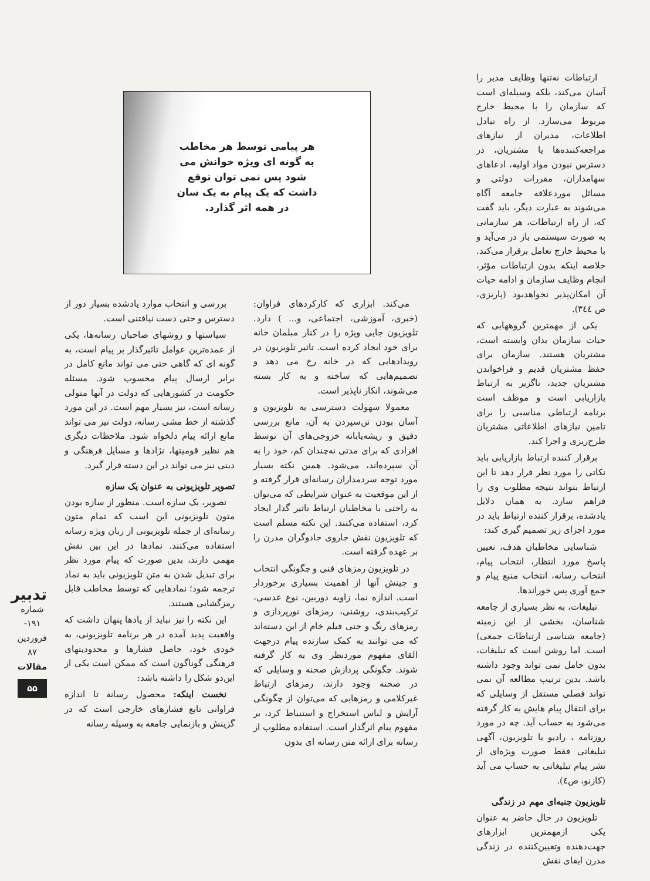هر پیامی توسط هر مخاطب به گونه ای ویژه خوانش می شود پس نمی توان توقع داشت که یک پیام به یک سان در همه اثر گذارد.
ارتباطات نه‌تنها وظایف مدیر را آسان می‌کند، بلکه وسیله‌ای است که سازمان را با محیط خارج مربوط می‌سازد. از راه تبادل اطلاعات، مدیران از نیازهای مراجعه‌کننده‌ها یا مشتریان، در دسترس نبودن مواد اولیه، ادعاهای سهامداران، مقررات دولتی و مسائل موردعلاقه جامعه آگاه می‌شوند به عبارت دیگر، باید گفت که، از راه ارتباطات، هر سازمانی به صورت سیستمی باز در می‌آید و با محیط خارج تعامل برقرار می‌کند. خلاصه اینکه بدون ارتباطات مؤثر، انجام وظایف سازمان و ادامه حیات آن امکان‌پذیر نخواهدبود (پاریزی، ص ٣٤٤).
یکی از مهمترین گروههایی که حیات سازمان بدان وابسته است، مشتریان هستند. سازمان برای حفظ مشتریان قدیم و فراخواندن مشتریان جدید، ناگزیر به ارتباط بازاریابی است و موظف است برنامه ارتباطی مناسبی را برای تامین نیازهای اطلاعاتی مشتریان طرح‌ریزی و اجرا کند.
برقرار کننده ارتباط بازاریابی باید نکاتی را مورد نظر قرار دهد تا این ارتباط بتواند نتیجه مطلوب وی را فراهم سازد. به همان دلایل یادشده، برقرار کننده ارتباط باید در مورد اجزای زیر تصمیم گیری کند:
شناسایی مخاطبان هدف، تعیین پاسخ مورد انتظار، انتخاب پیام، انتخاب رسانه، انتخاب منبع پیام و جمع آوری پس خوراندها.
تبلیغات، به نظر بسیاری از جامعه شناسان، بخشی از این زمینه (جامعه شناسی ارتباطات جمعی) است. اما روشن است که تبلیغات، بدون حامل نمی تواند وجود داشته باشد. بدین ترتیب مطالعه آن نمی تواند فصلی مستقل از وسایلی که برای انتقال پیام هایش به کار گرفته می‌شود به حساب آید. چه در مورد روزنامه ، رادیو یا تلویزیون، آگهی تبلیغاتی فقط صورت ویژه‌ای از نشر پیام تبلیغاتی به حساب می آید (کازنو، ص٤).
تلویزیون جنبه‌ای مهم در زندگی
تلویزیون در حال حاضر به عنوان یکی ازمهمترین ابزارهای جهت‌دهنده وتعیین‌کننده در زندگی مدرن ایفای نقش
می‌کند. ابزاری که کارکردهای فراوان: (خبری، آموزشی، اجتماعی، و... ) دارد. تلویزیون جایی ویژه را در کنار مبلمان خانه برای خود ایجاد کرده است. تاثیر تلویزیون در رویدادهایی که در خانه رخ می دهد و تصمیم‌هایی که ساخته و به کار بسته می‌شوند، انکار ناپذیر است.
معمولا سهولت دسترسی به تلویزیون و آسان بودن تن‌سپردن به آن، مانع بررسی دقیق و ریشه‌یابانه خروجی‌های آن توسط افرادی که برای مدتی نه‌چندان کم، خود را به آن سپرده‌اند، می‌شود. همین نکته بسیار مورد توجه سردمداران رسانه‌ای قرار گرفته و از این موقعیت به عنوان شرایطی که می‌توان به راحتی با مخاطبان ارتباط تاثیر گذار ایجاد کرد، استفاده می‌کنند. این نکته مسلم است که تلویزیون نقش جاروی جادوگران مدرن را بر عهده گرفته است.
در تلویزیون رمزهای فنی و چگونگی انتخاب و چینش آنها از اهمیت بسیاری برخوردار است. اندازه نما، زاویه دوربین، نوع عدسی، ترکیب‌بندی، روشنی، رمزهای نورپردازی و رمزهای رنگ و حتی فیلم خام از این دسته‌اند که می توانند به کمک سازنده پیام درجهت القای مفهوم موردنظر وی به کار گرفته شوند. چگونگی پردازش صحنه و وسایلی که در صحنه وجود دارند، رمزهای ارتباط غیرکلامی و رمزهایی که می‌توان از چگونگی آرایش و لباس استخراج و استنباط کرد، بر مفهوم پیام اثرگذار است. استفاده مطلوب از رسانه برای ارائه متن رسانه ای بدون
بررسی و انتخاب موارد یادشده بسیار دور از دسترس و حتی دست نیافتنی است.
سیاستها و روشهای صاحبان رسانه‌ها، یکی از عمده‌ترین عوامل تاثیرگذار بر پیام است، به گونه ای که گاهی حتی می تواند مانع کامل در برابر ارسال پیام محسوب شود. مسئله حکومت در کشورهایی که دولت در آنها متولی رسانه است، نیز بسیار مهم است. در این مورد گذشته از خط مشی رسانه، دولت نیز می تواند مانع ارائه پیام دلخواه شود. ملاحظات دیگری هم نظیر قومیتها، نژادها و مسایل فرهنگی و دینی نیز می تواند در این دسته قرار گیرد.
تصویر تلویزیونی به عنوان یک سازه
تصویر، یک سازه است. منظور از سازه بودن متون تلویزیونی این است که تمام متون رسانه‌ای از جمله تلویزیونی از زبان ویژه رسانه استفاده می‌کنند. نمادها در این بین نقش مهمی دارند، بدین صورت که پیام مورد نظر برای تبدیل شدن به متن تلویزیونی باید به نماد ترجمه شود؛ نمادهایی که توسط مخاطب قابل رمزگشایی هستند.
این نکته را نیز نباید از یادها پنهان داشت که واقعیت پدید آمده در هر برنامه تلویزیونی، به خودی خود، حاصل فشارها و محدودیتهای فرهنگی گوناگون است که ممکن است یکی از این‌دو شکل را داشته باشد:
نخست اینکه: محصول رسانه تا اندازه فراوانی تابع فشارهای خارجی است که در گزینش و بازنمایی جامعه به وسیله رسانه
تدبیر
شماره ۱۹۱- فروردین ۸۷
مقالات
۵۵